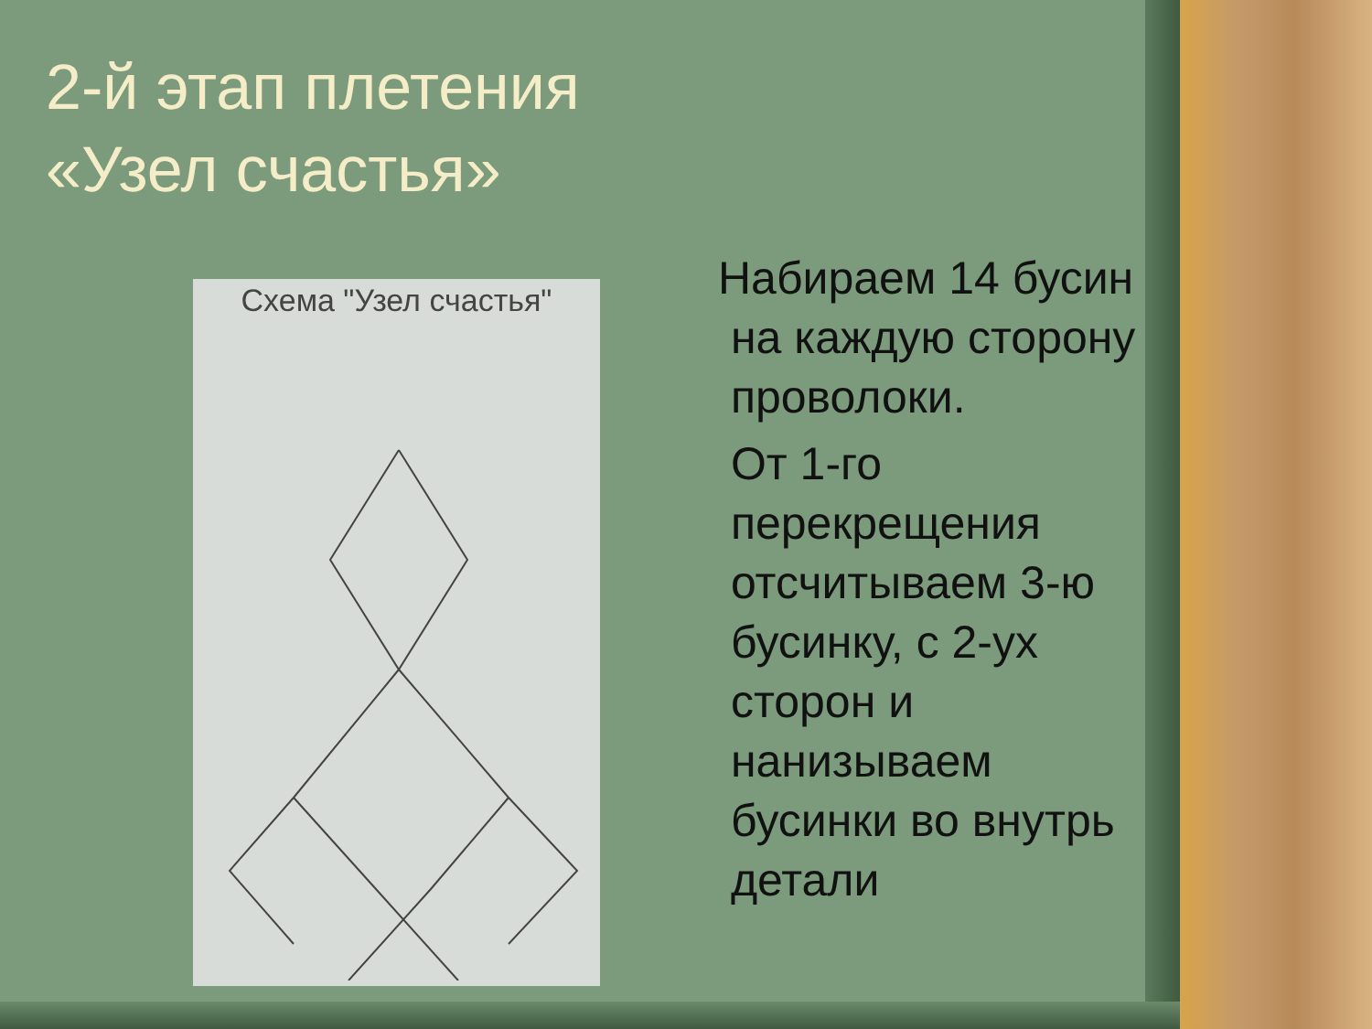2-й этап плетения
«Узел счастья»
Схема "Узел счастья"
Набираем 14 бусин
на каждую сторону
проволоки.
От 1-го
перекрещения
отсчитываем 3-ю
бусинку, с 2-ух
сторон и
нанизываем
бусинки во внутрь
детали